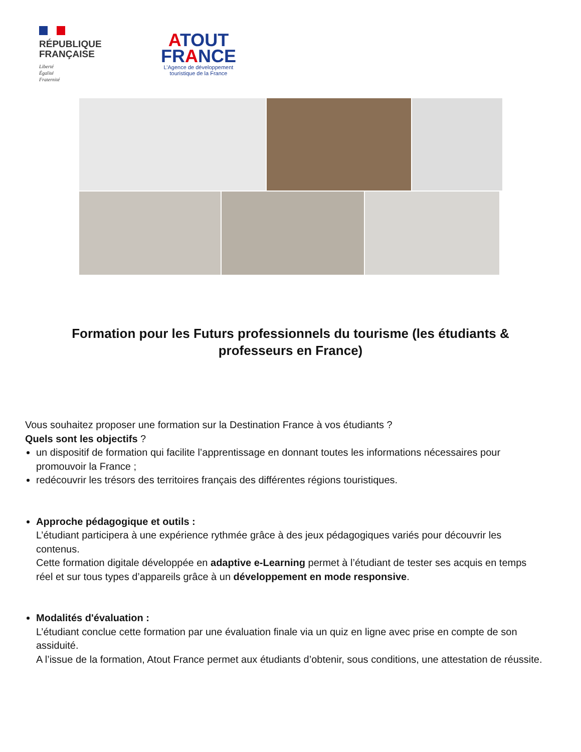RÉPUBLIQUE
FRANÇAISE
Liberté
Égalité
Fraternité
ATOUT
FRANCE
L’Agence de développement touristique de la France
Formation pour les Futurs professionnels du tourisme (les étudiants & professeurs en France)
Vous souhaitez proposer une formation sur la Destination France à vos étudiants ?
Quels sont les objectifs ?
un dispositif de formation qui facilite l’apprentissage en donnant toutes les informations nécessaires pour promouvoir la France ;
redécouvrir les trésors des territoires français des différentes régions touristiques.
Approche pédagogique et outils :
L’étudiant participera à une expérience rythmée grâce à des jeux pédagogiques variés pour découvrir les contenus.
Cette formation digitale développée en adaptive e-Learning permet à l’étudiant de tester ses acquis en temps réel et sur tous types d’appareils grâce à un développement en mode responsive.
Modalités d'évaluation :
L’étudiant conclue cette formation par une évaluation finale via un quiz en ligne avec prise en compte de son assiduité.
A l’issue de la formation, Atout France permet aux étudiants d’obtenir, sous conditions, une attestation de réussite.